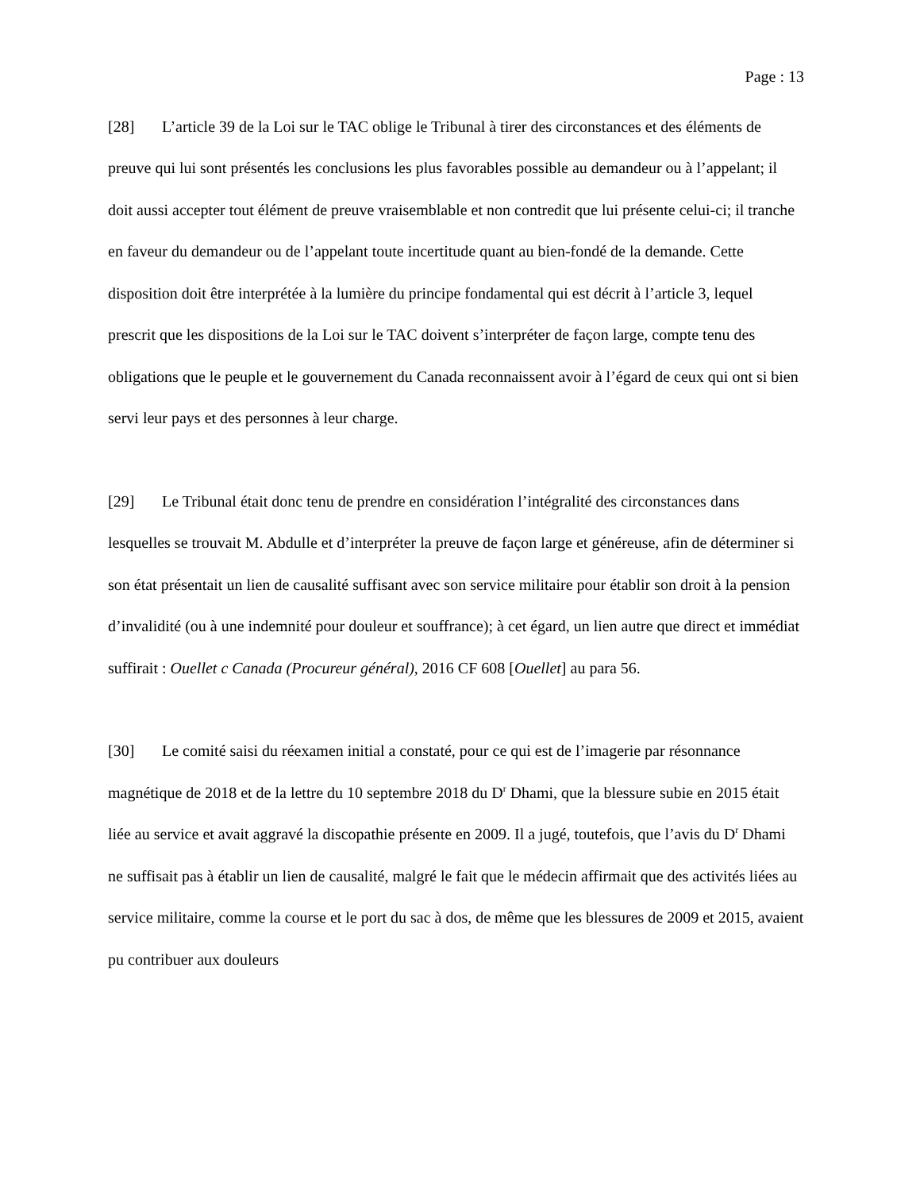Page : 13
[28] L’article 39 de la Loi sur le TAC oblige le Tribunal à tirer des circonstances et des éléments de preuve qui lui sont présentés les conclusions les plus favorables possible au demandeur ou à l’appelant; il doit aussi accepter tout élément de preuve vraisemblable et non contredit que lui présente celui-ci; il tranche en faveur du demandeur ou de l’appelant toute incertitude quant au bien-fondé de la demande. Cette disposition doit être interprétée à la lumière du principe fondamental qui est décrit à l’article 3, lequel prescrit que les dispositions de la Loi sur le TAC doivent s’interpréter de façon large, compte tenu des obligations que le peuple et le gouvernement du Canada reconnaissent avoir à l’égard de ceux qui ont si bien servi leur pays et des personnes à leur charge.
[29] Le Tribunal était donc tenu de prendre en considération l’intégralité des circonstances dans lesquelles se trouvait M. Abdulle et d’interpréter la preuve de façon large et généreuse, afin de déterminer si son état présentait un lien de causalité suffisant avec son service militaire pour établir son droit à la pension d’invalidité (ou à une indemnité pour douleur et souffrance); à cet égard, un lien autre que direct et immédiat suffirait : Ouellet c Canada (Procureur général), 2016 CF 608 [Ouellet] au para 56.
[30] Le comité saisi du réexamen initial a constaté, pour ce qui est de l’imagerie par résonnance magnétique de 2018 et de la lettre du 10 septembre 2018 du D<sup>r</sup> Dhami, que la blessure subie en 2015 était liée au service et avait aggravé la discopathie présente en 2009. Il a jugé, toutefois, que l’avis du D<sup>r</sup> Dhami ne suffisait pas à établir un lien de causalité, malgré le fait que le médecin affirmait que des activités liées au service militaire, comme la course et le port du sac à dos, de même que les blessures de 2009 et 2015, avaient pu contribuer aux douleurs